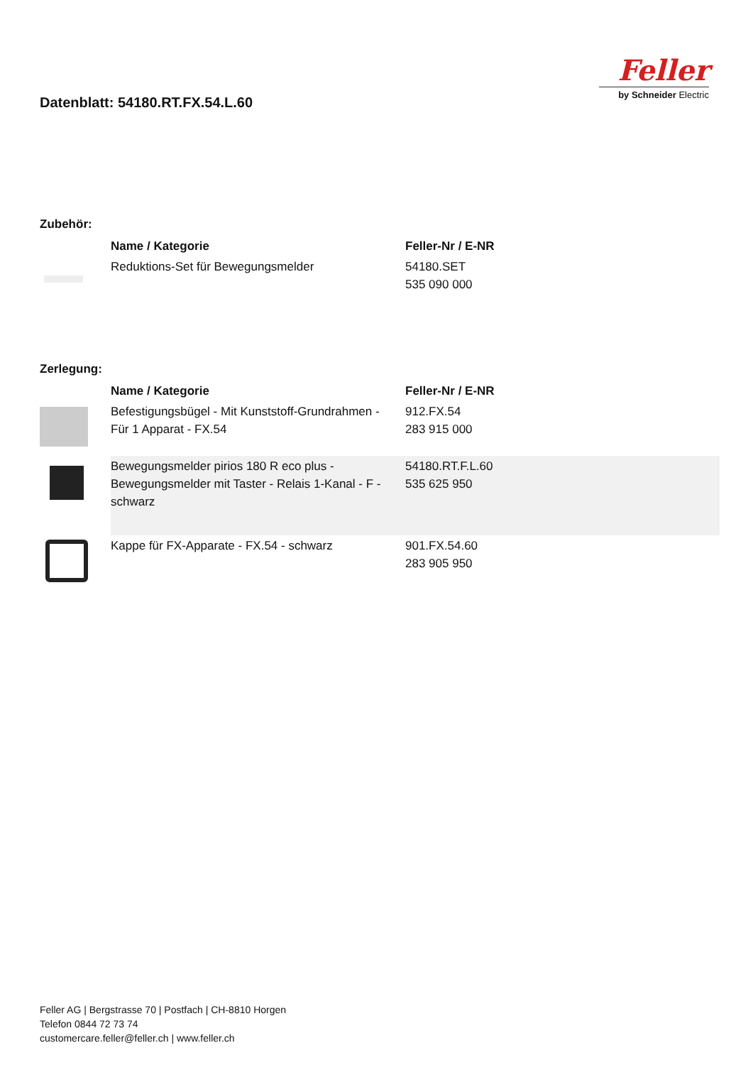Feller
by Schneider Electric
Datenblatt: 54180.RT.FX.54.L.60
Zubehör:
| | Name / Kategorie | Feller-Nr / E-NR |
| | Reduktions-Set für Bewegungsmelder | 54180.SET 535 090 000 |
Zerlegung:
| | Name / Kategorie | Feller-Nr / E-NR |
| | Befestigungsbügel - Mit Kunststoff-Grundrahmen - Für 1 Apparat - FX.54 | 912.FX.54 283 915 000 |
| | Bewegungsmelder pirios 180 R eco plus - Bewegungsmelder mit Taster - Relais 1-Kanal - F - schwarz | 54180.RT.F.L.60 535 625 950 |
| | Kappe für FX-Apparate - FX.54 - schwarz | 901.FX.54.60 283 905 950 |
Feller AG | Bergstrasse 70 | Postfach | CH-8810 Horgen
Telefon 0844 72 73 74
customercare.feller@feller.ch | www.feller.ch